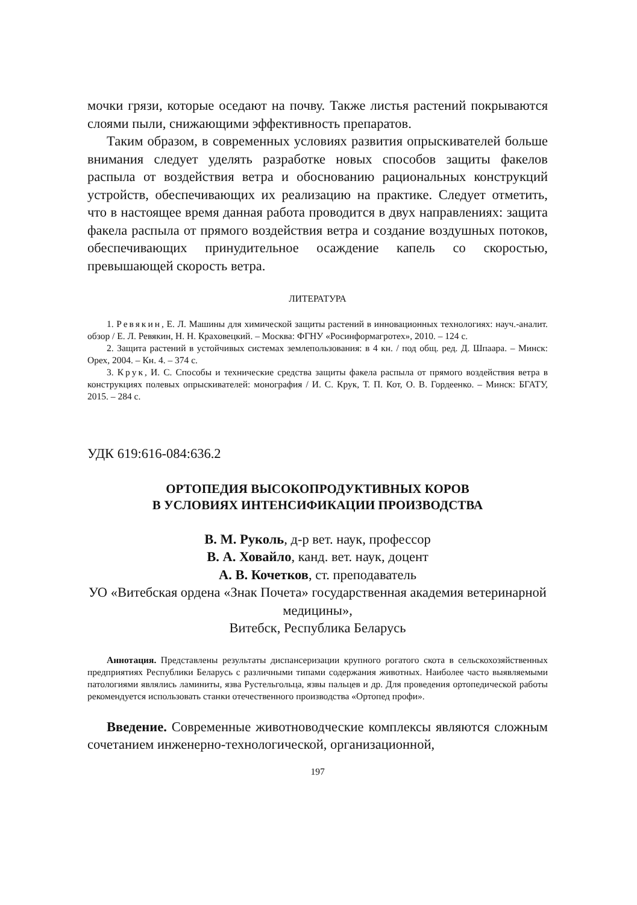мочки грязи, которые оседают на почву. Также листья растений покрываются слоями пыли, снижающими эффективность препаратов.
Таким образом, в современных условиях развития опрыскивателей больше внимания следует уделять разработке новых способов защиты факелов распыла от воздействия ветра и обоснованию рациональных конструкций устройств, обеспечивающих их реализацию на практике. Следует отметить, что в настоящее время данная работа проводится в двух направлениях: защита факела распыла от прямого воздействия ветра и создание воздушных потоков, обеспечивающих принудительное осаждение капель со скоростью, превышающей скорость ветра.
ЛИТЕРАТУРА
1. Ревякин, Е. Л. Машины для химической защиты растений в инновационных технологиях: науч.-аналит. обзор / Е. Л. Ревякин, Н. Н. Краховецкий. – Москва: ФГНУ «Росинформагротех», 2010. – 124 с.
2. Защита растений в устойчивых системах землепользования: в 4 кн. / под общ. ред. Д. Шпаара. – Минск: Орех, 2004. – Кн. 4. – 374 с.
3. Крук, И. С. Способы и технические средства защиты факела распыла от прямого воздействия ветра в конструкциях полевых опрыскивателей: монография / И. С. Крук, Т. П. Кот, О. В. Гордеенко. – Минск: БГАТУ, 2015. – 284 с.
УДК 619:616-084:636.2
ОРТОПЕДИЯ ВЫСОКОПРОДУКТИВНЫХ КОРОВ
В УСЛОВИЯХ ИНТЕНСИФИКАЦИИ ПРОИЗВОДСТВА
В. М. Руколь, д-р вет. наук, профессор
В. А. Ховайло, канд. вет. наук, доцент
А. В. Кочетков, ст. преподаватель
УО «Витебская ордена «Знак Почета» государственная академия ветеринарной медицины»,
Витебск, Республика Беларусь
Аннотация. Представлены результаты диспансеризации крупного рогатого скота в сельскохозяйственных предприятиях Республики Беларусь с различными типами содержания животных. Наиболее часто выявляемыми патологиями являлись ламиниты, язва Рустельгольца, язвы пальцев и др. Для проведения ортопедической работы рекомендуется использовать станки отечественного производства «Ортопед профи».
Введение. Современные животноводческие комплексы являются сложным сочетанием инженерно-технологической, организационной,
197